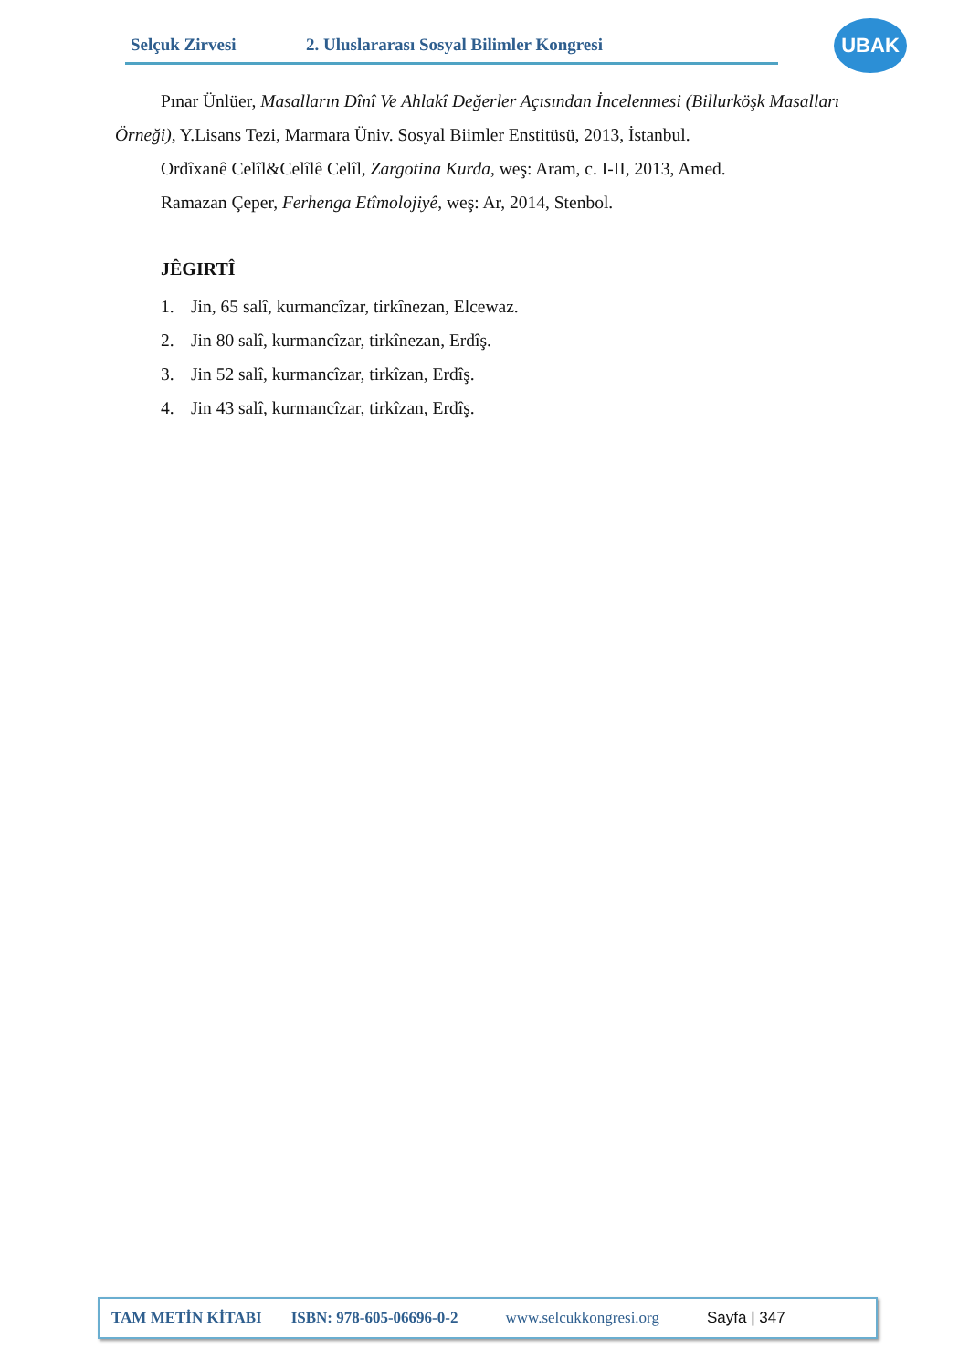Selçuk Zirvesi 2. Uluslararası Sosyal Bilimler Kongresi
UBAK
Pınar Ünlüer, Masalların Dînî Ve Ahlakî Değerler Açısından İncelenmesi (Billurköşk Masalları Örneği), Y.Lisans Tezi, Marmara Üniv. Sosyal Biimler Enstitüsü, 2013, İstanbul.
Ordîxanê Celîl&Celîlê Celîl, Zargotina Kurda, weş: Aram, c. I-II, 2013, Amed.
Ramazan Çeper, Ferhenga Etîmolojiyê, weş: Ar, 2014, Stenbol.
JÊGIRTÎ
1. Jin, 65 salî, kurmancîzar, tirkînezan, Elcewaz.
2. Jin 80 salî, kurmancîzar, tirkînezan, Erdîş.
3. Jin 52 salî, kurmancîzar, tirkîzan, Erdîş.
4. Jin 43 salî, kurmancîzar, tirkîzan, Erdîş.
TAM METİN KİTABI ISBN: 978-605-06696-0-2 www.selcukkongresi.org Sayfa | 347